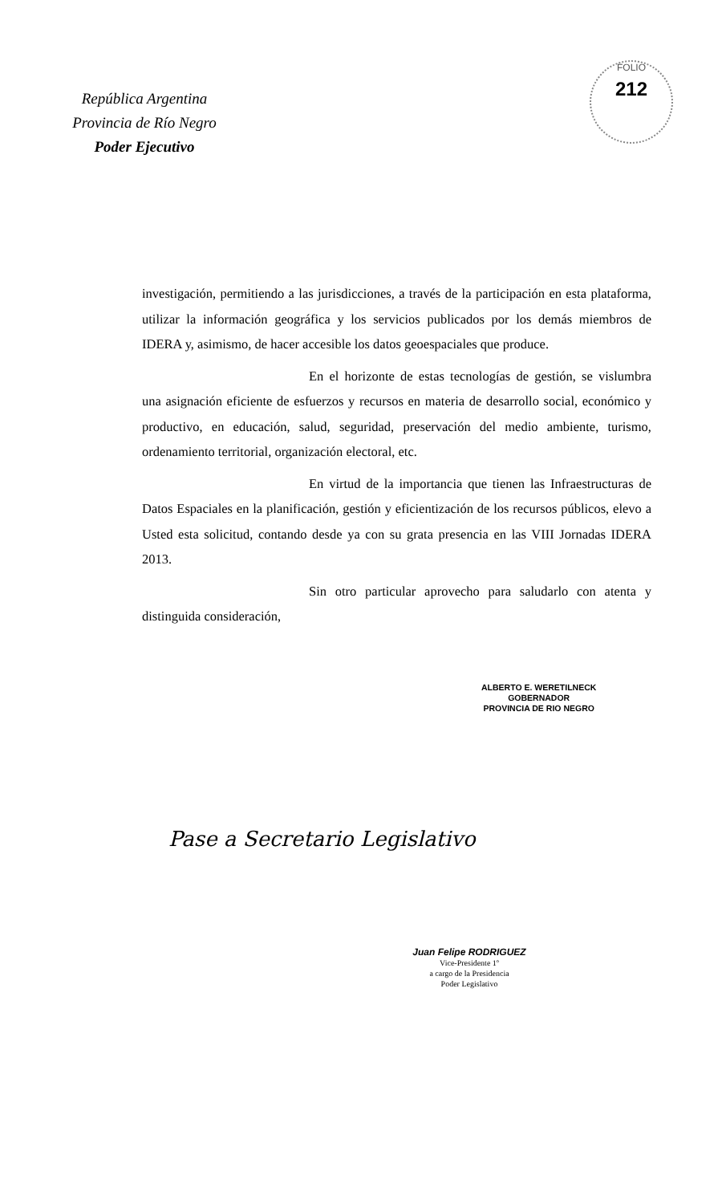República Argentina
Provincia de Río Negro
Poder Ejecutivo
FOLIO
212
investigación, permitiendo a las jurisdicciones, a través de la participación en esta plataforma, utilizar la información geográfica y los servicios publicados por los demás miembros de IDERA y, asimismo, de hacer accesible los datos geoespaciales que produce.
En el horizonte de estas tecnologías de gestión, se vislumbra una asignación eficiente de esfuerzos y recursos en materia de desarrollo social, económico y productivo, en educación, salud, seguridad, preservación del medio ambiente, turismo, ordenamiento territorial, organización electoral, etc.
En virtud de la importancia que tienen las Infraestructuras de Datos Espaciales en la planificación, gestión y eficientización de los recursos públicos, elevo a Usted esta solicitud, contando desde ya con su grata presencia en las VIII Jornadas IDERA 2013.
Sin otro particular aprovecho para saludarlo con atenta y distinguida consideración,
ALBERTO E. WERETILNECK
GOBERNADOR
PROVINCIA DE RIO NEGRO
Pase a Secretario Legislativo
Juan Felipe RODRIGUEZ
Vice-Presidente 1º
a cargo de la Presidencia
Poder Legislativo